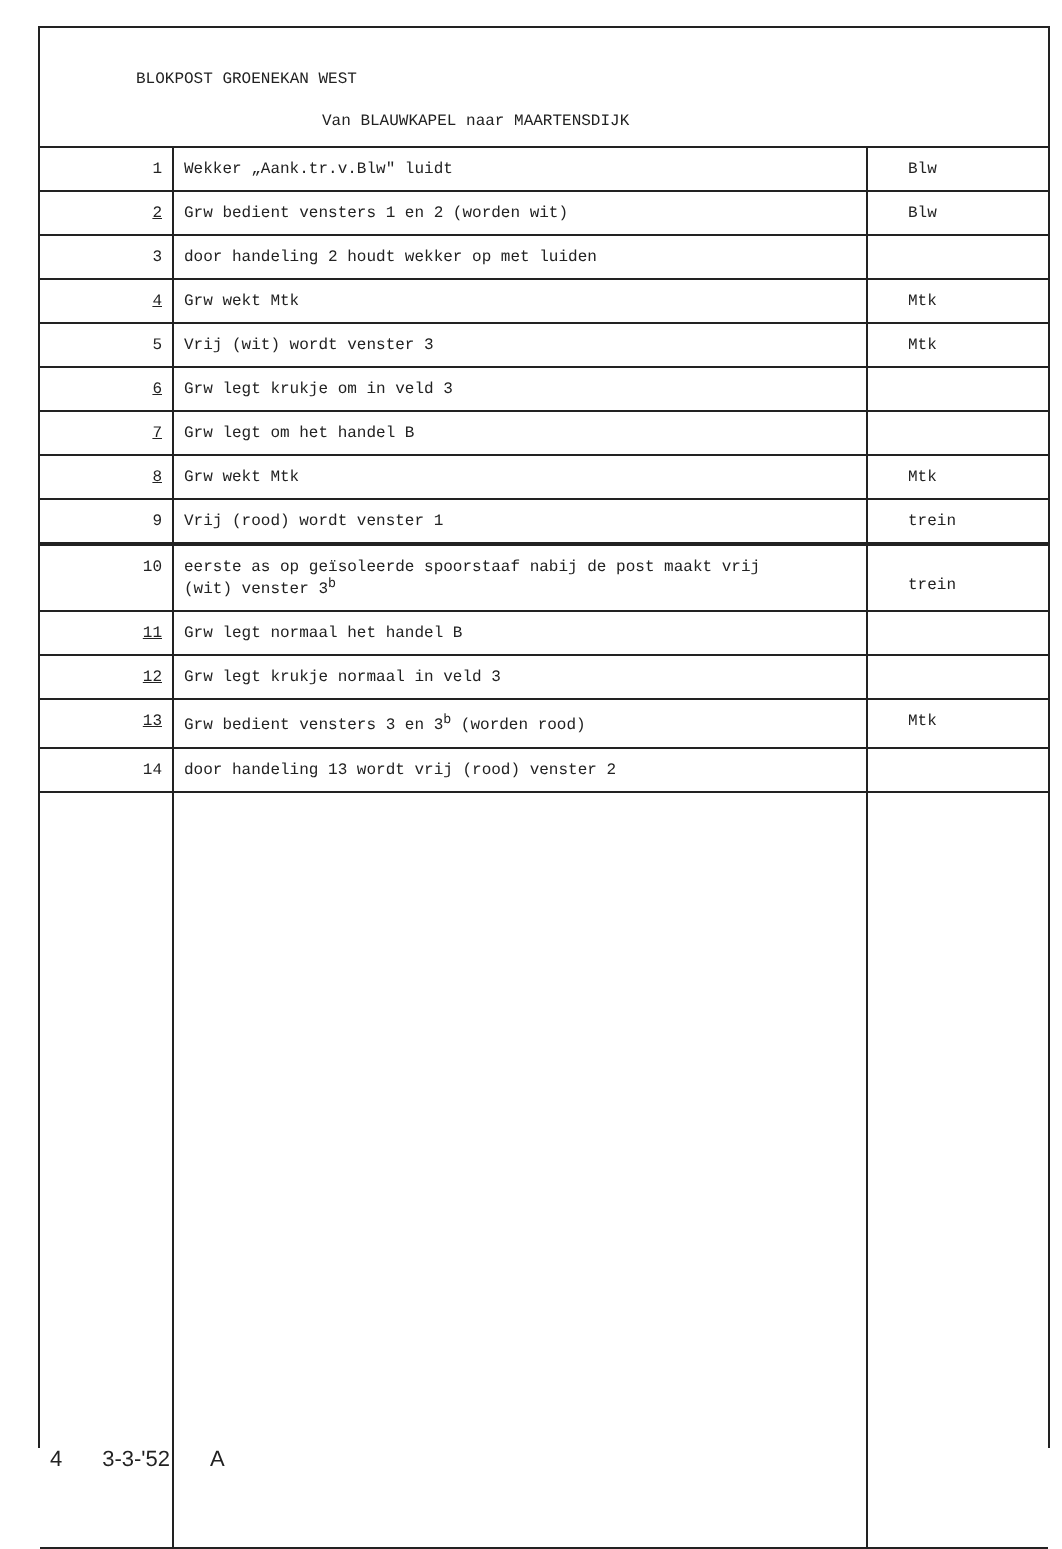BLOKPOST GROENEKAN WEST
Van BLAUWKAPEL naar MAARTENSDIJK
| 1 | Wekker „Aank.tr.v.Blw" luidt | Blw |
| 2 | Grw bedient vensters 1 en 2 (worden wit) | Blw |
| 3 | door handeling 2 houdt wekker op met luiden | |
| 4 | Grw wekt Mtk | Mtk |
| 5 | Vrij (wit) wordt venster 3 | Mtk |
| 6 | Grw legt krukje om in veld 3 | |
| 7 | Grw legt om het handel B | |
| 8 | Grw wekt Mtk | Mtk |
| 9 | Vrij (rood) wordt venster 1 | trein |
| 10 | eerste as op geïsoleerde spoorstaaf nabij de post maakt vrij (wit) venster 3<sup>b</sup> | trein |
| 11 | Grw legt normaal het handel B | |
| 12 | Grw legt krukje normaal in veld 3 | |
| 13 | Grw bedient vensters 3 en 3<sup>b</sup> (worden rood) | Mtk |
| 14 | door handeling 13 wordt vrij (rood) venster 2 | |
4 3-3-'52 A